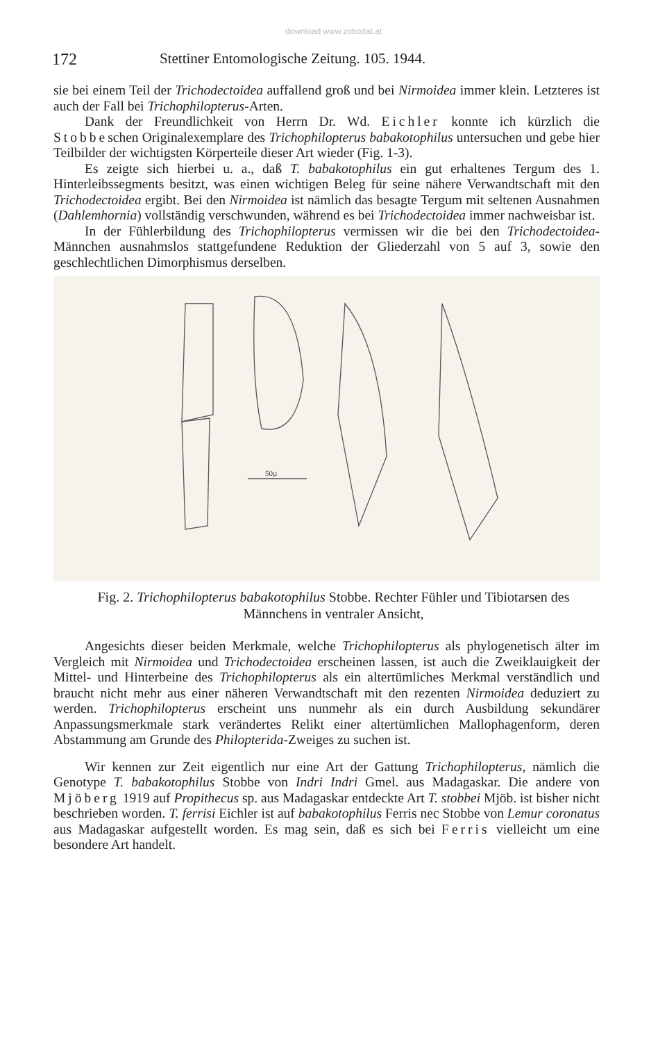download www.zobodat.at
172 Stettiner Entomologische Zeitung. 105. 1944.
sie bei einem Teil der Trichodectoidea auffallend groß und bei Nirmoidea immer klein. Letzteres ist auch der Fall bei Trichophilopterus-Arten.
Dank der Freundlichkeit von Herrn Dr. Wd. Eichler konnte ich kürzlich die Stobbeschen Originalexemplare des Trichophilopterus babakotophilus untersuchen und gebe hier Teilbilder der wichtigsten Körperteile dieser Art wieder (Fig. 1-3).
Es zeigte sich hierbei u. a., daß T. babakotophilus ein gut erhaltenes Tergum des 1. Hinterleibssegments besitzt, was einen wichtigen Beleg für seine nähere Verwandtschaft mit den Trichodectoidea ergibt. Bei den Nirmoidea ist nämlich das besagte Tergum mit seltenen Ausnahmen (Dahlemhornia) vollständig verschwunden, während es bei Trichodectoidea immer nachweisbar ist.
In der Fühlerbildung des Trichophilopterus vermissen wir die bei den Trichodectoidea-Männchen ausnahmslos stattgefundene Reduktion der Gliederzahl von 5 auf 3, sowie den geschlechtlichen Dimorphismus derselben.
50µ
Fig. 2. Trichophilopterus babakotophilus Stobbe. Rechter Fühler und Tibiotarsen des Männchens in ventraler Ansicht,
Angesichts dieser beiden Merkmale, welche Trichophilopterus als phylogenetisch älter im Vergleich mit Nirmoidea und Trichodectoidea erscheinen lassen, ist auch die Zweiklauigkeit der Mittel- und Hinterbeine des Trichophilopterus als ein altertümliches Merkmal verständlich und braucht nicht mehr aus einer näheren Verwandtschaft mit den rezenten Nirmoidea deduziert zu werden. Trichophilopterus erscheint uns nunmehr als ein durch Ausbildung sekundärer Anpassungsmerkmale stark verändertes Relikt einer altertümlichen Mallophagenform, deren Abstammung am Grunde des Philopterida-Zweiges zu suchen ist.
Wir kennen zur Zeit eigentlich nur eine Art der Gattung Trichophilopterus, nämlich die Genotype T. babakotophilus Stobbe von Indri Indri Gmel. aus Madagaskar. Die andere von Mjöberg 1919 auf Propithecus sp. aus Madagaskar entdeckte Art T. stobbei Mjöb. ist bisher nicht beschrieben worden. T. ferrisi Eichler ist auf babakotophilus Ferris nec Stobbe von Lemur coronatus aus Madagaskar aufgestellt worden. Es mag sein, daß es sich bei Ferris vielleicht um eine besondere Art handelt.